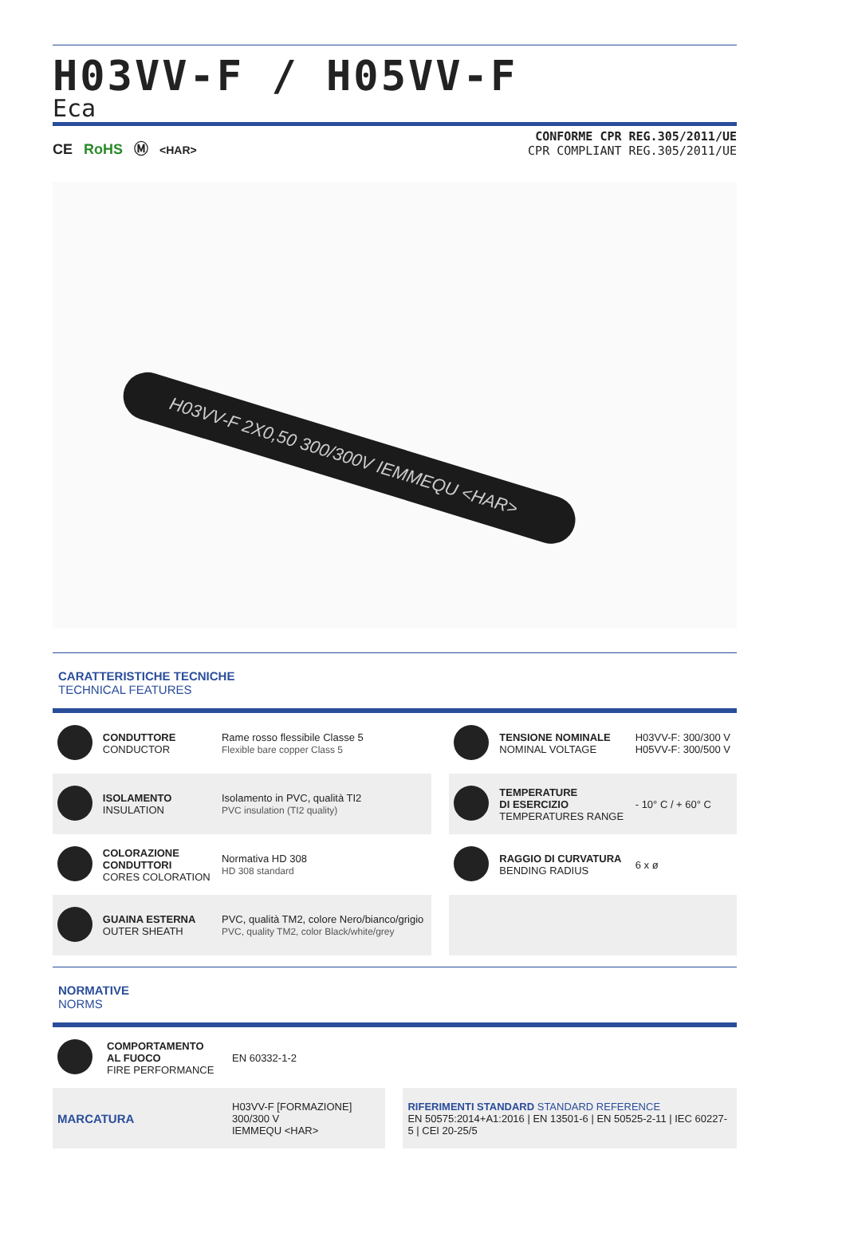H03VV-F / H05VV-F
Eca
CE RoHS Ⓜ <HAR>
CONFORME CPR REG.305/2011/UE
CPR COMPLIANT REG.305/2011/UE
H03VV-F 2X0,50 300/300V IEMMEQU <HAR>
CARATTERISTICHE TECNICHE
TECHNICAL FEATURES
| | CONDUTTORE CONDUCTOR | Rame rosso flessibile Classe 5 Flexible bare copper Class 5 | | | TENSIONE NOMINALE NOMINAL VOLTAGE | H03VV-F: 300/300 V H05VV-F: 300/500 V |
| | ISOLAMENTO INSULATION | Isolamento in PVC, qualità TI2 PVC insulation (TI2 quality) | | | TEMPERATURE DI ESERCIZIO TEMPERATURES RANGE | - 10° C / + 60° C |
| | COLORAZIONE CONDUTTORI CORES COLORATION | Normativa HD 308 HD 308 standard | | | RAGGIO DI CURVATURA BENDING RADIUS | 6 x ø |
| | GUAINA ESTERNA OUTER SHEATH | PVC, qualità TM2, colore Nero/bianco/grigio PVC, quality TM2, color Black/white/grey | | | | |
NORMATIVE
NORMS
| | COMPORTAMENTO AL FUOCO FIRE PERFORMANCE | EN 60332-1-2 | | |
| MARCATURA | | H03VV-F [FORMAZIONE] 300/300 V IEMMEQU <HAR> | | RIFERIMENTI STANDARD STANDARD REFERENCE EN 50575:2014+A1:2016 / EN 13501-6 / EN 50525-2-11 / IEC 60227-5 / CEI 20-25/5 |